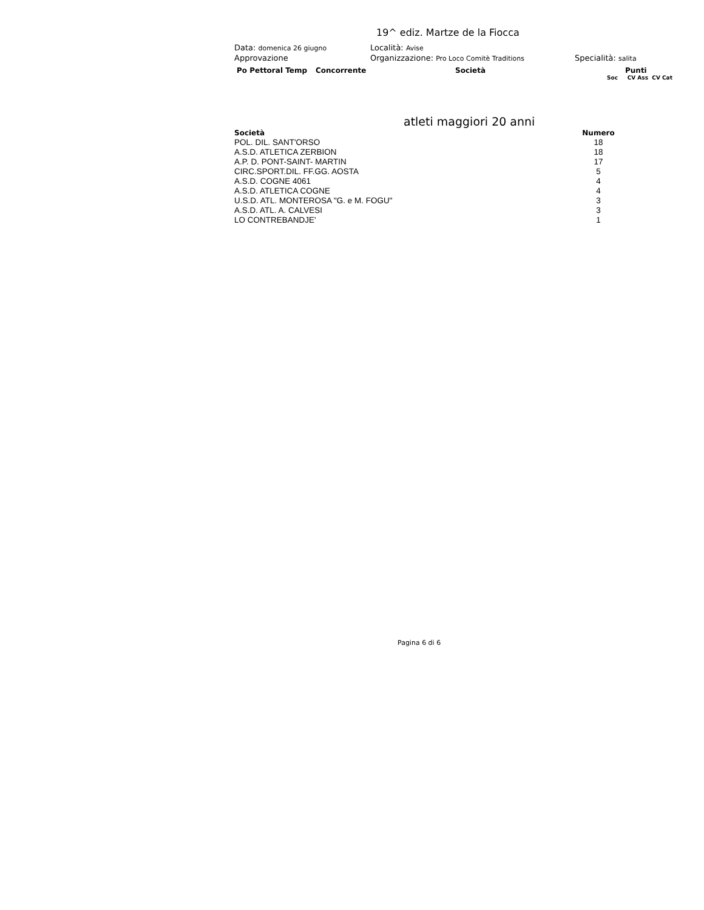19^ ediz. Martze de la Fiocca
Data: domenica 26 giugno
Località: Avise
Approvazione Organizzazione: Pro Loco Comitè Traditions
Specialità: salita
Po Pettoral Temp Concorrente Società Punti
Soc CV Ass CV Cat
atleti maggiori 20 anni
| Società | Numero |
| --- | --- |
| POL. DIL. SANT'ORSO | 18 |
| A.S.D. ATLETICA ZERBION | 18 |
| A.P. D. PONT-SAINT- MARTIN | 17 |
| CIRC.SPORT.DIL. FF.GG. AOSTA | 5 |
| A.S.D. COGNE 4061 | 4 |
| A.S.D. ATLETICA COGNE | 4 |
| U.S.D. ATL. MONTEROSA "G. e M. FOGU" | 3 |
| A.S.D. ATL. A. CALVESI | 3 |
| LO CONTREBANDJE' | 1 |
Pagina 6 di 6